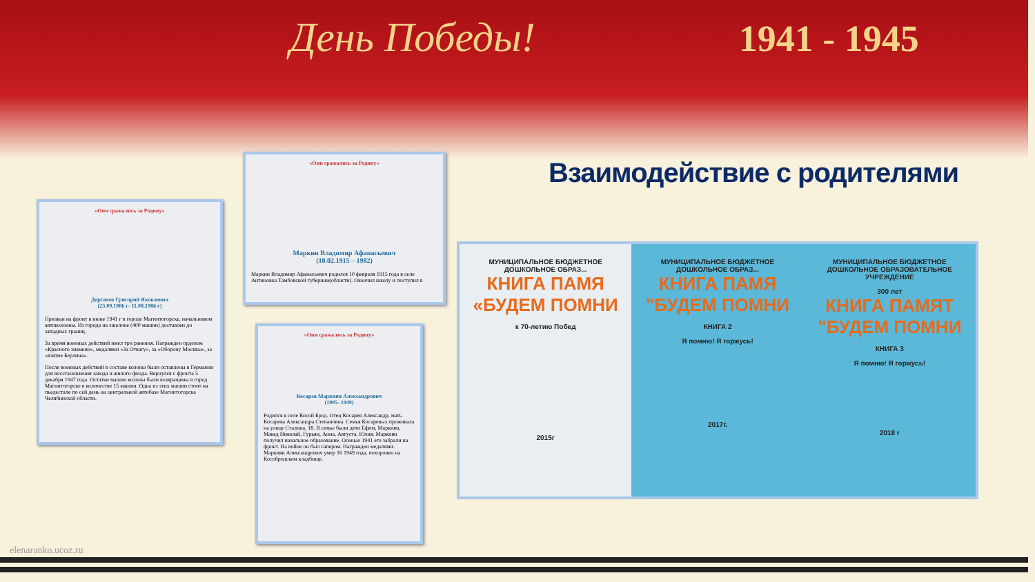День Победы! 1941 - 1945
Взаимодействие с родителями
«Они сражались за Родину»
Дергачев Григорий Яковлевич
(23.09.1906 г- 11.08.1986 г)
Призван на фронт в июне 1941 г в городе Магнитогорске, начальником автоколонны. Из города на эшелоне (400 машин) доставлен до западных границ.
За время военных действий имел три ранения. Награжден орденом «Красного знамени», медалями «За Отвагу», за «Оборону Москвы», за «взятие Берлина».
После военных действий в составе колоны были оставлены в Германии для восстановления завода и жилого фонда. Вернулся с фронта 5 декабря 1947 года. Остатки машин колоны были возвращены в город Магнитогорске в количестве 15 машин. Одна из этих машин стоит на пьедестале по сей день на центральной автобазе Магнитогорска Челябинской области.
«Они сражались за Родину»
Маркин Владимир Афанасьевич
(10.02.1915 – 1982)
Маркин Владимир Афанасьевич родился 10 февраля 1915 года в селе Антиновка Тамбовской губернии(области). Окончил школу и поступил в
«Они сражались за Родину»
Косарев Маркиян Александрович
(1905- 1949)
Родился в селе Косой Брод. Отец Косарев Александр, мать Косарева Александра Степановна. Семья Косаревых проживала на улице Сталина, 18. В семье были дети Ефим, Маркиян, Макед Николай, Гурьян, Анна, Августа, Юлия. Маркиян получил начальное образование. Осенью 1941 его забрали на фронт. На войне он был сапером. Награжден медалями. Маркиян Александрович умер 16 1949 года, похоронен на Кособродском кладбище.
МУНИЦИПАЛЬНОЕ БЮДЖЕТНОЕ ДОШКОЛЬНОЕ ОБРАЗ...
КНИГА ПАМЯ
«БУДЕМ ПОМНИ
к 70-летию Побед
2015г
МУНИЦИПАЛЬНОЕ БЮДЖЕТНОЕ ДОШКОЛЬНОЕ ОБРАЗ...
КНИГА ПАМЯ
"БУДЕМ ПОМНИ
КНИГА 2
Я помню! Я горжусь!
2017г.
МУНИЦИПАЛЬНОЕ БЮДЖЕТНОЕ ДОШКОЛЬНОЕ ОБРАЗОВАТЕЛЬНОЕ УЧРЕЖДЕНИЕ
300 лет
КНИГА ПАМЯТ
"БУДЕМ ПОМНИ
КНИГА 3
Я помню! Я горжусь!
2018 г
elenaranko.ucoz.ru